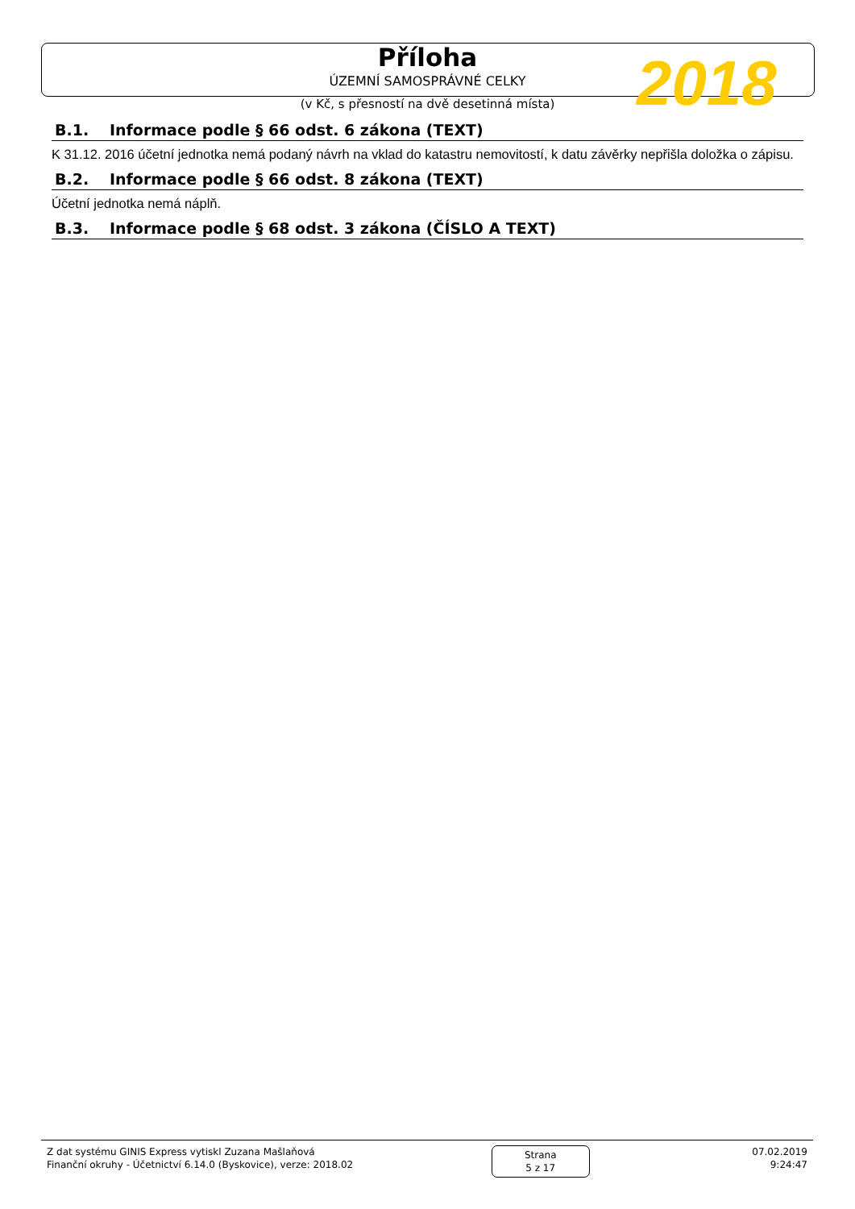Příloha
ÚZEMNÍ SAMOSPRÁVNÉ CELKY
(v Kč, s přesností na dvě desetinná místa)
2018
B.1. Informace podle § 66 odst. 6 zákona (TEXT)
K 31.12. 2016 účetní jednotka nemá podaný návrh na vklad do katastru nemovitostí, k datu závěrky nepřišla doložka o zápisu.
B.2. Informace podle § 66 odst. 8 zákona (TEXT)
Účetní jednotka nemá náplň.
B.3. Informace podle § 68 odst. 3 zákona (ČÍSLO A TEXT)
Z dat systému GINIS Express vytiskl Zuzana Mašlaňová
Finanční okruhy - Účetnictví 6.14.0 (Byskovice), verze: 2018.02
Strana
5 z 17
07.02.2019
9:24:47